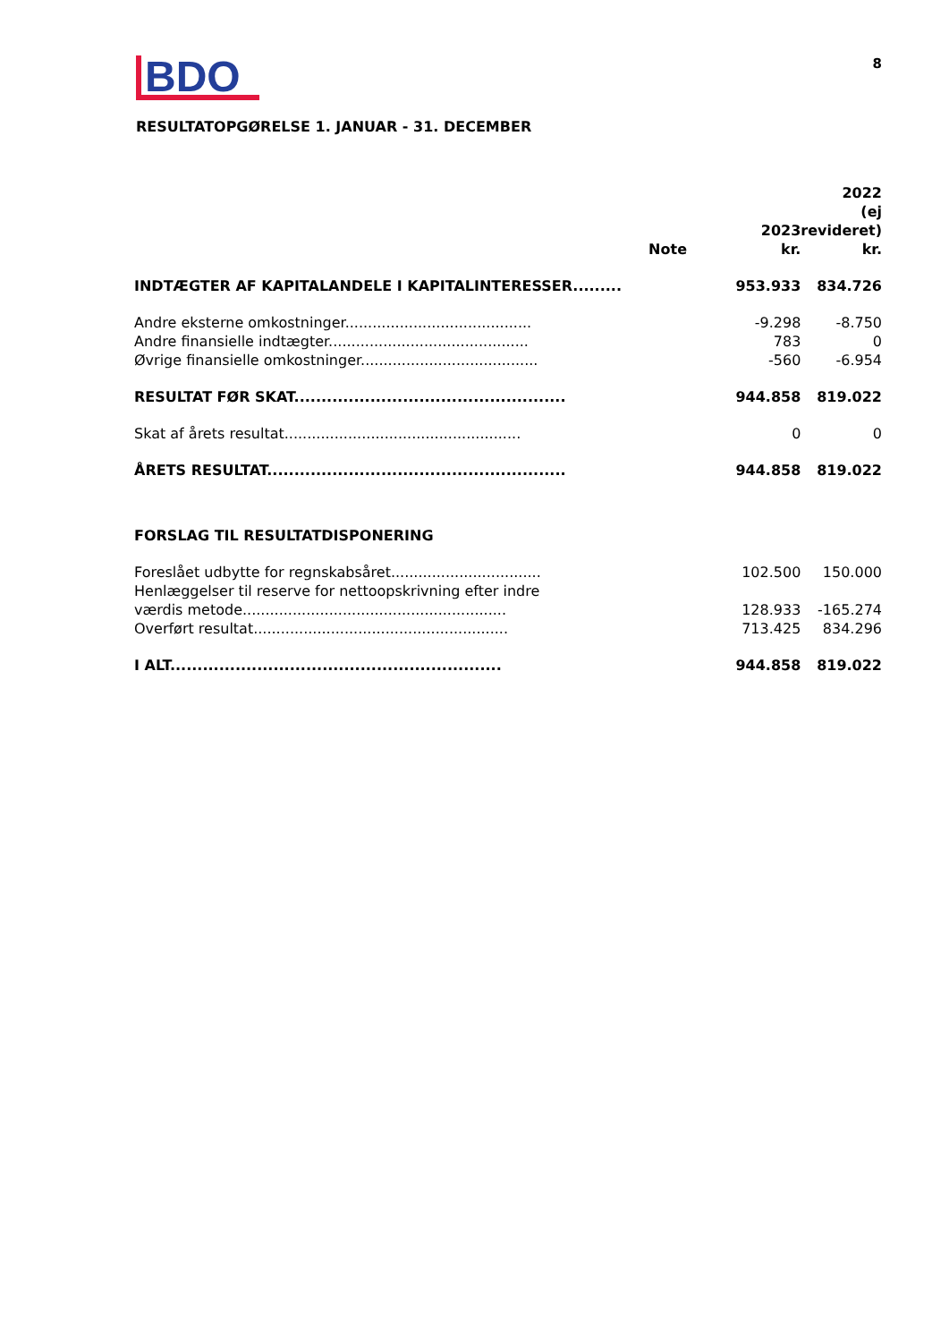BDO
8
RESULTATOPGØRELSE 1. JANUAR - 31. DECEMBER
| | Note | 2023 kr. | 2022 (ej revideret) kr. |
| --- | --- | --- | --- |
| INDTÆGTER AF KAPITALANDELE I KAPITALINTERESSER......... | | 953.933 | 834.726 |
| Andre eksterne omkostninger......................................... | | -9.298 | -8.750 |
| Andre finansielle indtægter............................................ | | 783 | 0 |
| Øvrige finansielle omkostninger....................................... | | -560 | -6.954 |
| RESULTAT FØR SKAT.................................................. | | 944.858 | 819.022 |
| Skat af årets resultat.................................................... | | 0 | 0 |
| ÅRETS RESULTAT....................................................... | | 944.858 | 819.022 |
| FORSLAG TIL RESULTATDISPONERING | | | |
| Foreslået udbytte for regnskabsåret................................. | | 102.500 | 150.000 |
| Henlæggelser til reserve for nettoopskrivning efter indre værdis metode.......................................................... | | 128.933 | -165.274 |
| Overført resultat........................................................ | | 713.425 | 834.296 |
| I ALT............................................................. | | 944.858 | 819.022 |